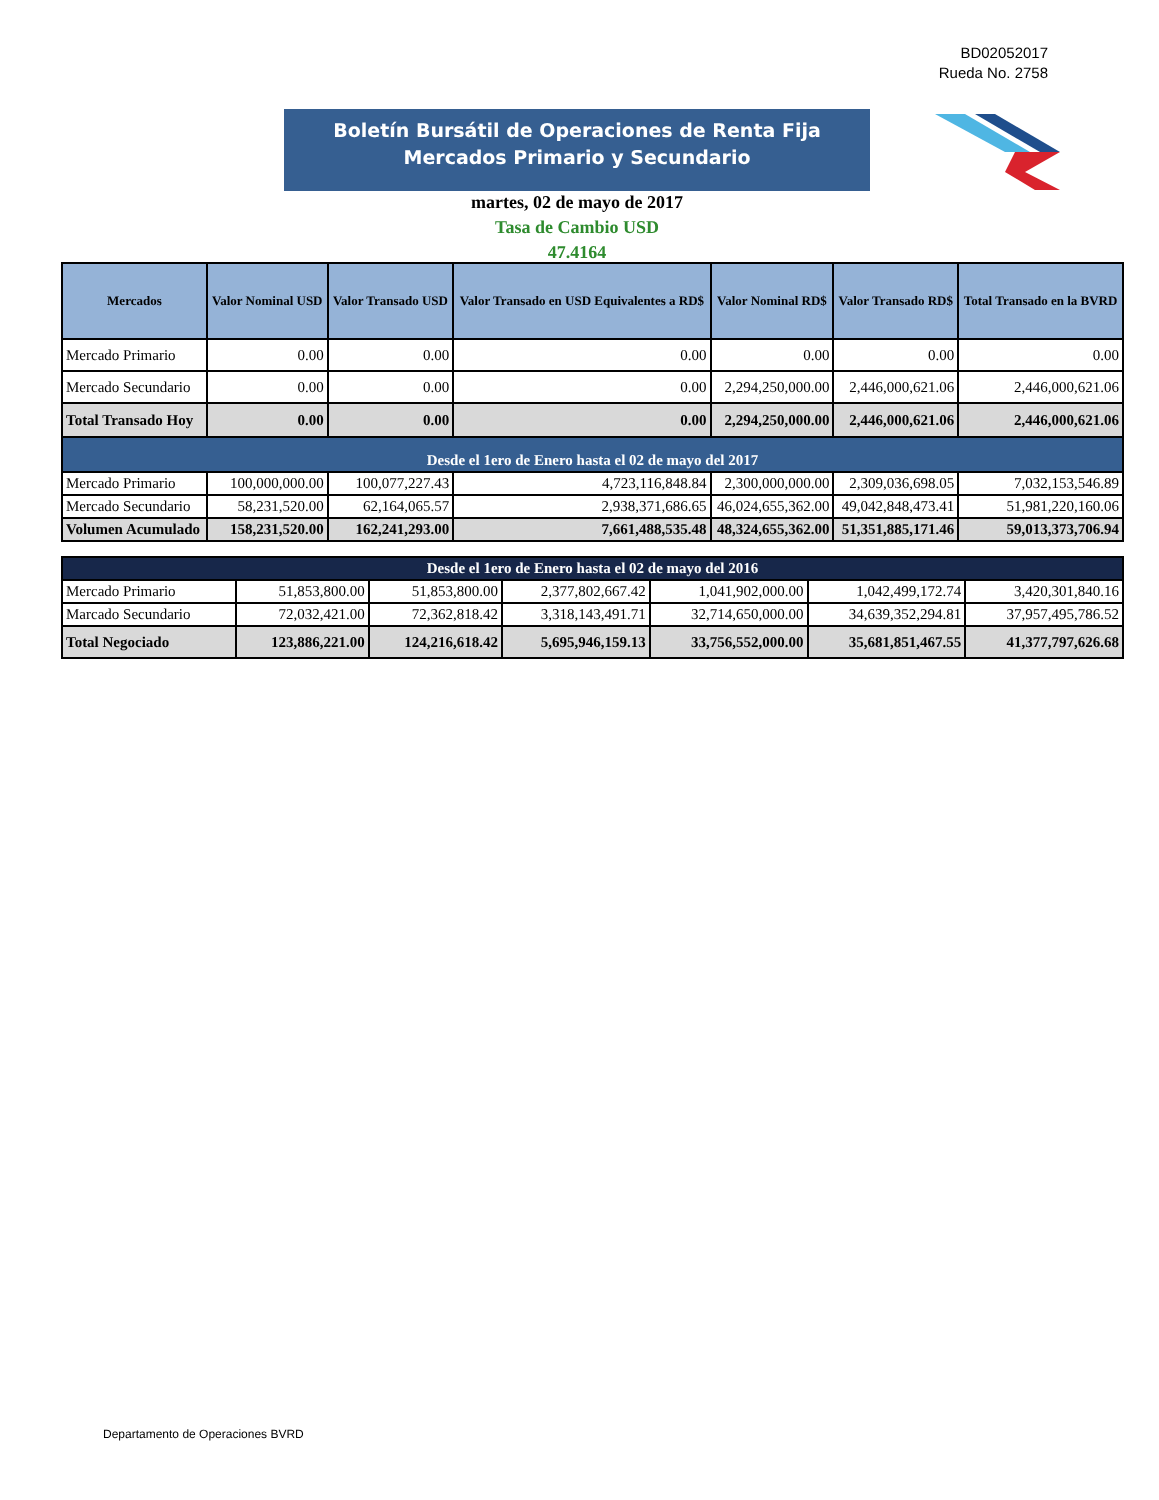BD02052017
Rueda No. 2758
Boletín Bursátil de Operaciones de Renta Fija
Mercados Primario y Secundario
martes, 02 de mayo de 2017
Tasa de Cambio USD
47.4164
| Mercados | Valor Nominal USD | Valor Transado USD | Valor Transado en USD Equivalentes a RD$ | Valor Nominal RD$ | Valor Transado RD$ | Total Transado en la BVRD |
| --- | --- | --- | --- | --- | --- | --- |
| Mercado Primario | 0.00 | 0.00 | 0.00 | 0.00 | 0.00 | 0.00 |
| Mercado Secundario | 0.00 | 0.00 | 0.00 | 2,294,250,000.00 | 2,446,000,621.06 | 2,446,000,621.06 |
| Total Transado Hoy | 0.00 | 0.00 | 0.00 | 2,294,250,000.00 | 2,446,000,621.06 | 2,446,000,621.06 |
| Desde el 1ero de Enero hasta el 02 de mayo del 2017 | | | | | | |
| Mercado Primario | 100,000,000.00 | 100,077,227.43 | 4,723,116,848.84 | 2,300,000,000.00 | 2,309,036,698.05 | 7,032,153,546.89 |
| Mercado Secundario | 58,231,520.00 | 62,164,065.57 | 2,938,371,686.65 | 46,024,655,362.00 | 49,042,848,473.41 | 51,981,220,160.06 |
| Volumen Acumulado | 158,231,520.00 | 162,241,293.00 | 7,661,488,535.48 | 48,324,655,362.00 | 51,351,885,171.46 | 59,013,373,706.94 |
| Desde el 1ero de Enero hasta el 02 de mayo del 2016 | | | | | | |
| Mercado Primario | 51,853,800.00 | 51,853,800.00 | 2,377,802,667.42 | 1,041,902,000.00 | 1,042,499,172.74 | 3,420,301,840.16 |
| Marcado Secundario | 72,032,421.00 | 72,362,818.42 | 3,318,143,491.71 | 32,714,650,000.00 | 34,639,352,294.81 | 37,957,495,786.52 |
| Total Negociado | 123,886,221.00 | 124,216,618.42 | 5,695,946,159.13 | 33,756,552,000.00 | 35,681,851,467.55 | 41,377,797,626.68 |
Departamento de Operaciones BVRD